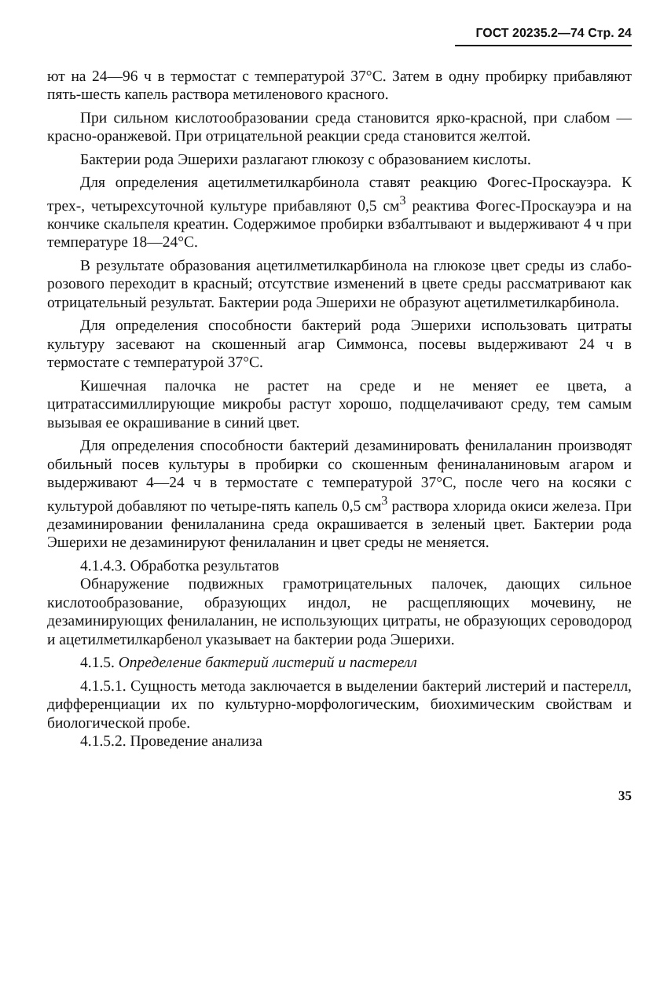ГОСТ 20235.2—74 Стр. 24
ют на 24—96 ч в термостат с температурой 37°С. Затем в одну пробирку прибавляют пять-шесть капель раствора метиленового красного.
При сильном кислотообразовании среда становится ярко-красной, при слабом — красно-оранжевой. При отрицательной реакции среда становится желтой.
Бактерии рода Эшерихи разлагают глюкозу с образованием кислоты.
Для определения ацетилметилкарбинола ставят реакцию Фогес-Проскауэра. К трех-, четырехсуточной культуре прибавляют 0,5 см<sup>3</sup> реактива Фогес-Проскауэра и на кончике скальпеля креатин. Содержимое пробирки взбалтывают и выдерживают 4 ч при температуре 18—24°С.
В результате образования ацетилметилкарбинола на глюкозе цвет среды из слабо-розового переходит в красный; отсутствие изменений в цвете среды рассматривают как отрицательный результат. Бактерии рода Эшерихи не образуют ацетилметилкарбинола.
Для определения способности бактерий рода Эшерихи использовать цитраты культуру засевают на скошенный агар Симмонса, посевы выдерживают 24 ч в термостате с температурой 37°С.
Кишечная палочка не растет на среде и не меняет ее цвета, а цитратассимиллирующие микробы растут хорошо, подщелачивают среду, тем самым вызывая ее окрашивание в синий цвет.
Для определения способности бактерий дезаминировать фенилаланин производят обильный посев культуры в пробирки со скошенным фениналаниновым агаром и выдерживают 4—24 ч в термостате с температурой 37°С, после чего на косяки с культурой добавляют по четыре-пять капель 0,5 см<sup>3</sup> раствора хлорида окиси железа. При дезаминировании фенилаланина среда окрашивается в зеленый цвет. Бактерии рода Эшерихи не дезаминируют фенилаланин и цвет среды не меняется.
4.1.4.3. Обработка результатов
Обнаружение подвижных грамотрицательных палочек, дающих сильное кислотообразование, образующих индол, не расщепляющих мочевину, не дезаминирующих фенилаланин, не использующих цитраты, не образующих сероводород и ацетилметилкарбенол указывает на бактерии рода Эшерихи.
4.1.5. Определение бактерий листерий и пастерелл
4.1.5.1. Сущность метода заключается в выделении бактерий листерий и пастерелл, дифференциации их по культурно-морфологическим, биохимическим свойствам и биологической пробе.
4.1.5.2. Проведение анализа
35